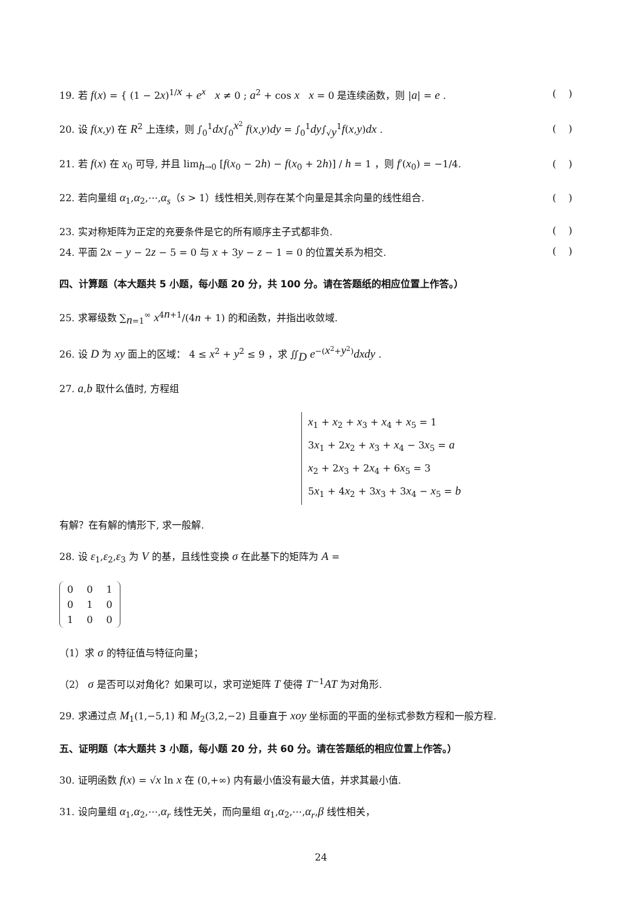19. 若 f(x) = { (1 − 2x)<sup>1/x</sup> + e<sup>x</sup> x ≠ 0 ; a<sup>2</sup> + cos x x = 0 是连续函数，则 |a| = e . ( )
20. 设 f(x,y) 在 R<sup>2</sup> 上连续，则 ∫<sub>0</sub><sup>1</sup>dx∫<sub>0</sub><sup>x<sup>2</sup></sup> f(x,y)dy = ∫<sub>0</sub><sup>1</sup>dy∫<sub>√y</sub><sup>1</sup>f(x,y)dx . ( )
21. 若 f(x) 在 x<sub>0</sub> 可导, 并且 lim<sub>h→0</sub> [f(x<sub>0</sub> − 2h) − f(x<sub>0</sub> + 2h)] / h = 1 ，则 f′(x<sub>0</sub>) = −1/4. ( )
22. 若向量组 α<sub>1</sub>,α<sub>2</sub>,⋯,α<sub>s</sub>（s > 1）线性相关,则存在某个向量是其余向量的线性组合. ( )
23. 实对称矩阵为正定的充要条件是它的所有顺序主子式都非负. ( )
24. 平面 2x − y − 2z − 5 = 0 与 x + 3y − z − 1 = 0 的位置关系为相交. ( )
四、计算题（本大题共 5 小题，每小题 20 分，共 100 分。请在答题纸的相应位置上作答。）
25. 求幂级数 ∑<sub>n=1</sub><sup>∞</sup> x<sup>4n+1</sup>/(4n + 1) 的和函数，并指出收敛域.
26. 设 D 为 xy 面上的区域： 4 ≤ x<sup>2</sup> + y<sup>2</sup> ≤ 9 ，求 ∬<sub>D</sub> e<sup>−(x<sup>2</sup>+y<sup>2</sup>)</sup>dxdy .
27. a,b 取什么值时, 方程组
x<sub>1</sub> + x<sub>2</sub> + x<sub>3</sub> + x<sub>4</sub> + x<sub>5</sub> = 1
3x<sub>1</sub> + 2x<sub>2</sub> + x<sub>3</sub> + x<sub>4</sub> − 3x<sub>5</sub> = a
x<sub>2</sub> + 2x<sub>3</sub> + 2x<sub>4</sub> + 6x<sub>5</sub> = 3
5x<sub>1</sub> + 4x<sub>2</sub> + 3x<sub>3</sub> + 3x<sub>4</sub> − x<sub>5</sub> = b
有解？在有解的情形下, 求一般解.
28. 设 ε<sub>1</sub>,ε<sub>2</sub>,ε<sub>3</sub> 为 V 的基，且线性变换 σ 在此基下的矩阵为 A =
| 0 | 0 | 1 |
| 0 | 1 | 0 |
| 1 | 0 | 0 |
（1）求 σ 的特征值与特征向量；
（2） σ 是否可以对角化？如果可以，求可逆矩阵 T 使得 T<sup>−1</sup>AT 为对角形.
29. 求通过点 M<sub>1</sub>(1,−5,1) 和 M<sub>2</sub>(3,2,−2) 且垂直于 xoy 坐标面的平面的坐标式参数方程和一般方程.
五、证明题（本大题共 3 小题，每小题 20 分，共 60 分。请在答题纸的相应位置上作答。）
30. 证明函数 f(x) = √x ln x 在 (0,+∞) 内有最小值没有最大值，并求其最小值.
31. 设向量组 α<sub>1</sub>,α<sub>2</sub>,⋯,α<sub>r</sub> 线性无关，而向量组 α<sub>1</sub>,α<sub>2</sub>,⋯,α<sub>r</sub>,β 线性相关，
24